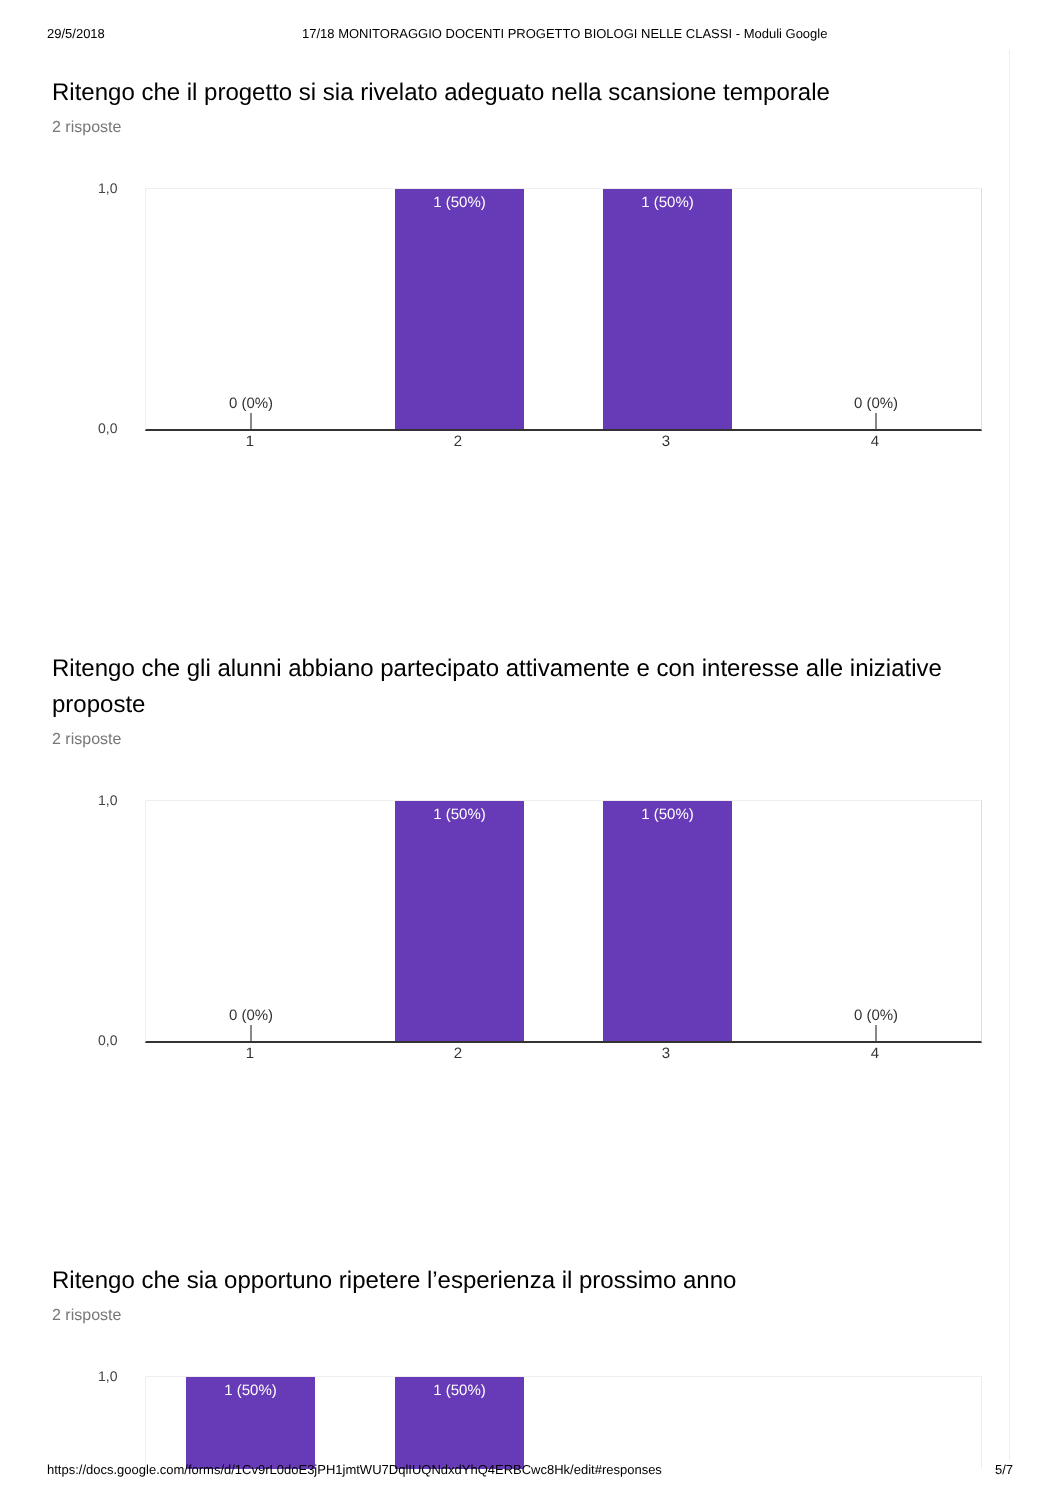29/5/2018 17/18 MONITORAGGIO DOCENTI PROGETTO BIOLOGI NELLE CLASSI - Moduli Google
Ritengo che il progetto si sia rivelato adeguato nella scansione temporale
2 risposte
1,0
0,0
0 (0%) 1 (50%) 1 (50%) 0 (0%)
1 2 3 4
Ritengo che gli alunni abbiano partecipato attivamente e con interesse alle iniziative proposte
2 risposte
1,0
0,0
0 (0%) 1 (50%) 1 (50%) 0 (0%)
1 2 3 4
Ritengo che sia opportuno ripetere l’esperienza il prossimo anno
2 risposte
1,0
1 (50%) 1 (50%)
https://docs.google.com/forms/d/1Cv9rL0doE3jPH1jmtWU7DqlIUQNdxdYhQ4ERBCwc8Hk/edit#responses 5/7